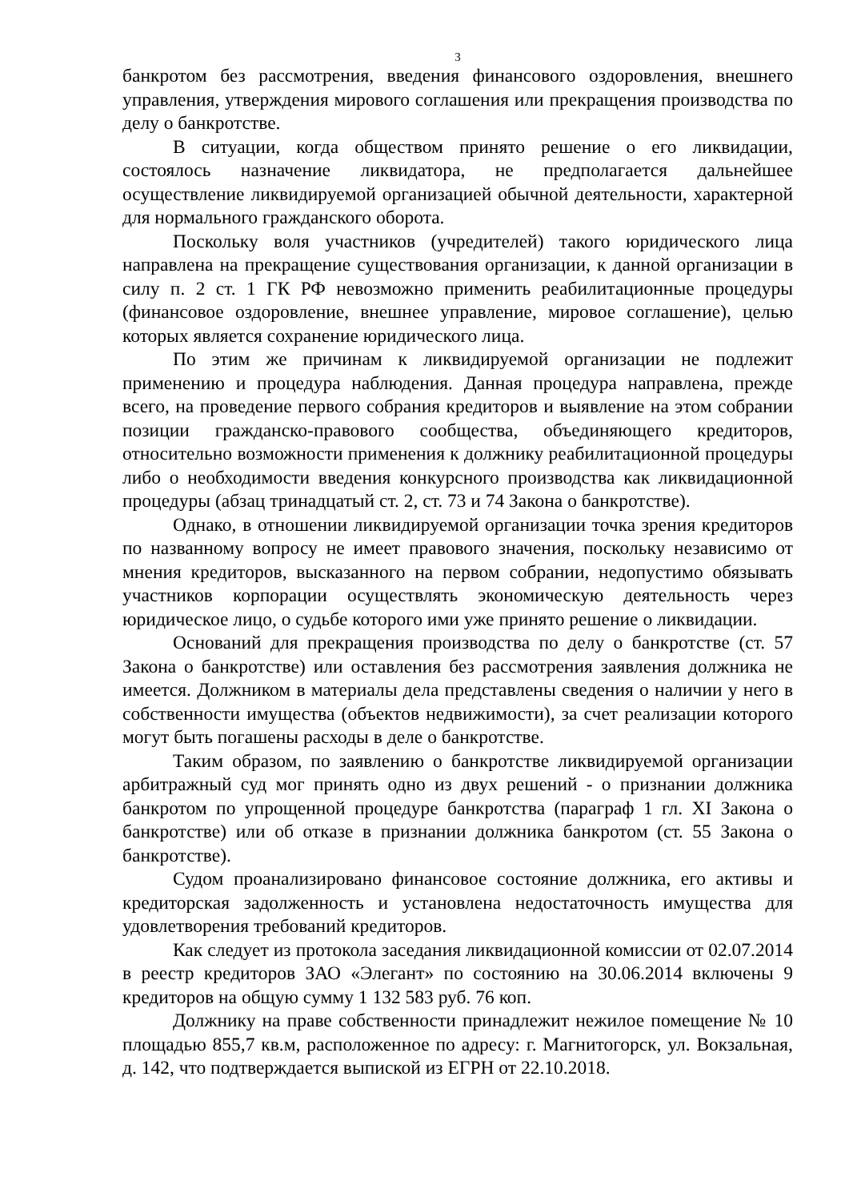3
банкротом без рассмотрения, введения финансового оздоровления, внешнего управления, утверждения мирового соглашения или прекращения производства по делу о банкротстве.
В ситуации, когда обществом принято решение о его ликвидации, состоялось назначение ликвидатора, не предполагается дальнейшее осуществление ликвидируемой организацией обычной деятельности, характерной для нормального гражданского оборота.
Поскольку воля участников (учредителей) такого юридического лица направлена на прекращение существования организации, к данной организации в силу п. 2 ст. 1 ГК РФ невозможно применить реабилитационные процедуры (финансовое оздоровление, внешнее управление, мировое соглашение), целью которых является сохранение юридического лица.
По этим же причинам к ликвидируемой организации не подлежит применению и процедура наблюдения. Данная процедура направлена, прежде всего, на проведение первого собрания кредиторов и выявление на этом собрании позиции гражданско-правового сообщества, объединяющего кредиторов, относительно возможности применения к должнику реабилитационной процедуры либо о необходимости введения конкурсного производства как ликвидационной процедуры (абзац тринадцатый ст. 2, ст. 73 и 74 Закона о банкротстве).
Однако, в отношении ликвидируемой организации точка зрения кредиторов по названному вопросу не имеет правового значения, поскольку независимо от мнения кредиторов, высказанного на первом собрании, недопустимо обязывать участников корпорации осуществлять экономическую деятельность через юридическое лицо, о судьбе которого ими уже принято решение о ликвидации.
Оснований для прекращения производства по делу о банкротстве (ст. 57 Закона о банкротстве) или оставления без рассмотрения заявления должника не имеется. Должником в материалы дела представлены сведения о наличии у него в собственности имущества (объектов недвижимости), за счет реализации которого могут быть погашены расходы в деле о банкротстве.
Таким образом, по заявлению о банкротстве ликвидируемой организации арбитражный суд мог принять одно из двух решений - о признании должника банкротом по упрощенной процедуре банкротства (параграф 1 гл. XI Закона о банкротстве) или об отказе в признании должника банкротом (ст. 55 Закона о банкротстве).
Судом проанализировано финансовое состояние должника, его активы и кредиторская задолженность и установлена недостаточность имущества для удовлетворения требований кредиторов.
Как следует из протокола заседания ликвидационной комиссии от 02.07.2014 в реестр кредиторов ЗАО «Элегант» по состоянию на 30.06.2014 включены 9 кредиторов на общую сумму 1 132 583 руб. 76 коп.
Должнику на праве собственности принадлежит нежилое помещение № 10 площадью 855,7 кв.м, расположенное по адресу: г. Магнитогорск, ул. Вокзальная, д. 142, что подтверждается выпиской из ЕГРН от 22.10.2018.